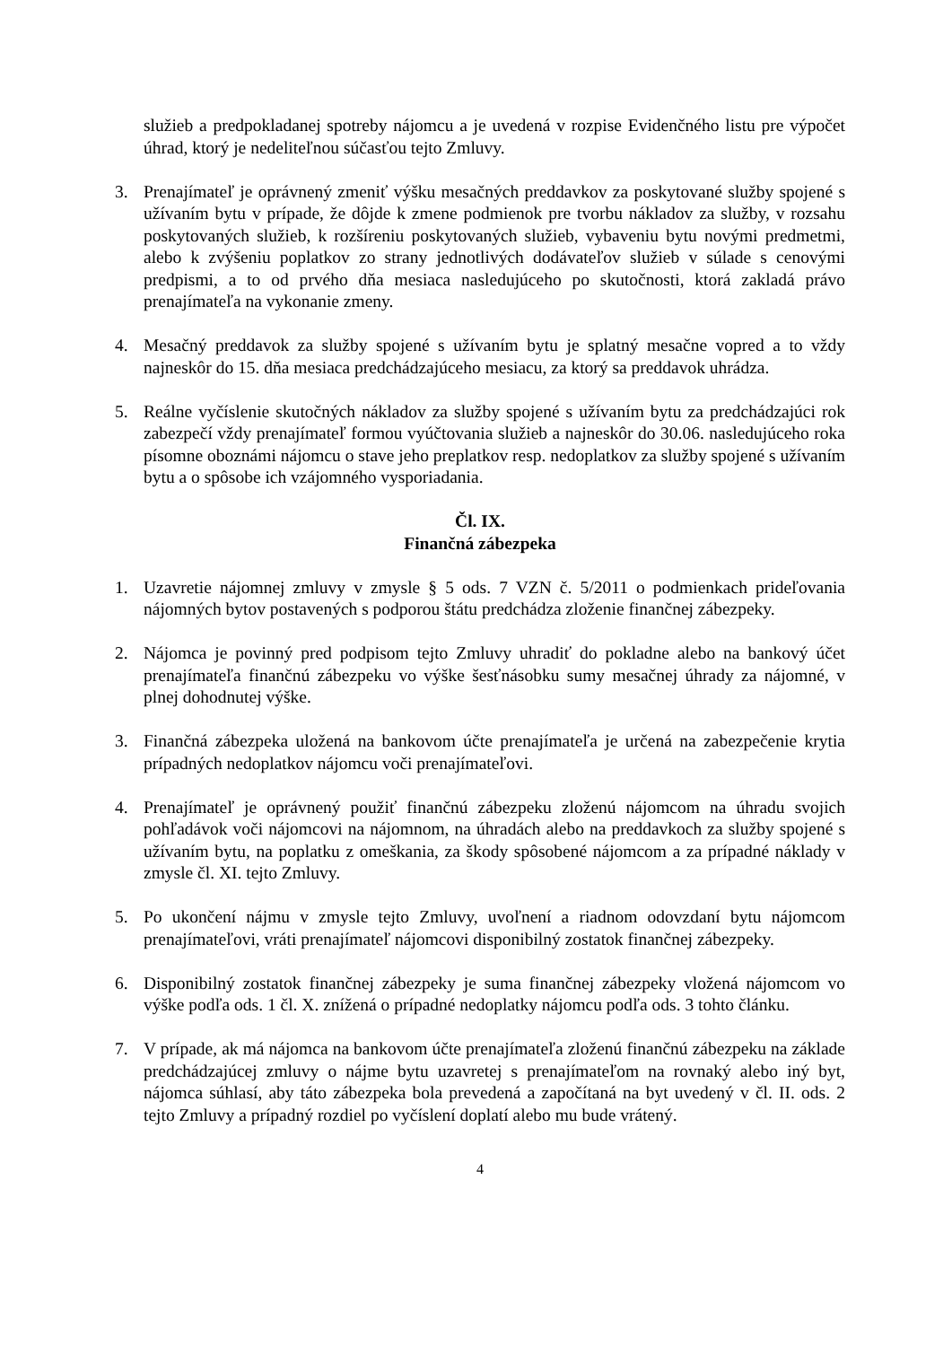služieb a predpokladanej spotreby nájomcu a je uvedená v rozpise Evidenčného listu pre výpočet úhrad, ktorý je nedeliteľnou súčasťou tejto Zmluvy.
3. Prenajímateľ je oprávnený zmeniť výšku mesačných preddavkov za poskytované služby spojené s užívaním bytu v prípade, že dôjde k zmene podmienok pre tvorbu nákladov za služby, v rozsahu poskytovaných služieb, k rozšíreniu poskytovaných služieb, vybaveniu bytu novými predmetmi, alebo k zvýšeniu poplatkov zo strany jednotlivých dodávateľov služieb v súlade s cenovými predpismi, a to od prvého dňa mesiaca nasledujúceho po skutočnosti, ktorá zakladá právo prenajímateľa na vykonanie zmeny.
4. Mesačný preddavok za služby spojené s užívaním bytu je splatný mesačne vopred a to vždy najneskôr do 15. dňa mesiaca predchádzajúceho mesiacu, za ktorý sa preddavok uhrádza.
5. Reálne vyčíslenie skutočných nákladov za služby spojené s užívaním bytu za predchádzajúci rok zabezpečí vždy prenajímateľ formou vyúčtovania služieb a najneskôr do 30.06. nasledujúceho roka písomne oboznámi nájomcu o stave jeho preplatkov resp. nedoplatkov za služby spojené s užívaním bytu a o spôsobe ich vzájomného vysporiadania.
Čl. IX.
Finančná zábezpeka
1. Uzavretie nájomnej zmluvy v zmysle § 5 ods. 7 VZN č. 5/2011 o podmienkach prideľovania nájomných bytov postavených s podporou štátu predchádza zloženie finančnej zábezpeky.
2. Nájomca je povinný pred podpisom tejto Zmluvy uhradiť do pokladne alebo na bankový účet prenajímateľa finančnú zábezpeku vo výške šesťnásobku sumy mesačnej úhrady za nájomné, v plnej dohodnutej výške.
3. Finančná zábezpeka uložená na bankovom účte prenajímateľa je určená na zabezpečenie krytia prípadných nedoplatkov nájomcu voči prenajímateľovi.
4. Prenajímateľ je oprávnený použiť finančnú zábezpeku zloženú nájomcom na úhradu svojich pohľadávok voči nájomcovi na nájomnom, na úhradách alebo na preddavkoch za služby spojené s užívaním bytu, na poplatku z omeškania, za škody spôsobené nájomcom a za prípadné náklady v zmysle čl. XI. tejto Zmluvy.
5. Po ukončení nájmu v zmysle tejto Zmluvy, uvoľnení a riadnom odovzdaní bytu nájomcom prenajímateľovi, vráti prenajímateľ nájomcovi disponibilný zostatok finančnej zábezpeky.
6. Disponibilný zostatok finančnej zábezpeky je suma finančnej zábezpeky vložená nájomcom vo výške podľa ods. 1 čl. X. znížená o prípadné nedoplatky nájomcu podľa ods. 3 tohto článku.
7. V prípade, ak má nájomca na bankovom účte prenajímateľa zloženú finančnú zábezpeku na základe predchádzajúcej zmluvy o nájme bytu uzavretej s prenajímateľom na rovnaký alebo iný byt, nájomca súhlasí, aby táto zábezpeka bola prevedená a započítaná na byt uvedený v čl. II. ods. 2 tejto Zmluvy a prípadný rozdiel po vyčíslení doplatí alebo mu bude vrátený.
4